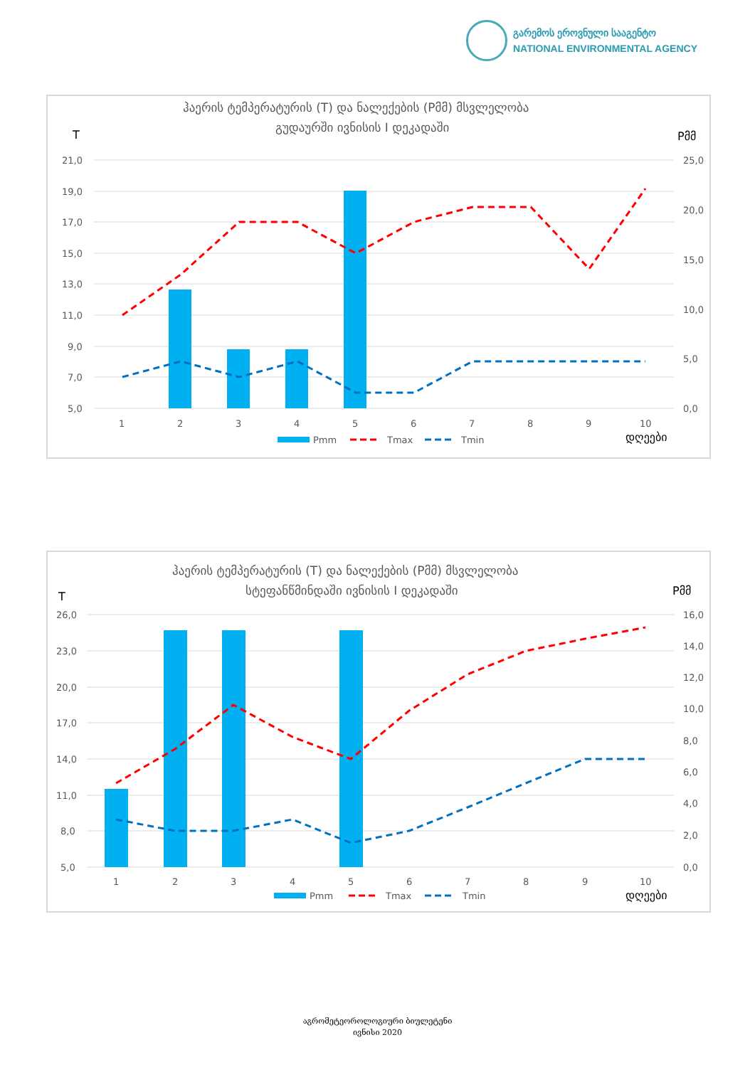გარემოს ეროვნული სააგენტო
NATIONAL ENVIRONMENTAL AGENCY
ჰაერის ტემპერატურის (T) და ნალექების (Pმმ) მსვლელობა
გუდაურში ივნისის I დეკადაში
T
Pმმ
21,0
19,0
17,0
15,0
13,0
11,0
9,0
7,0
5,0
25,0
20,0
15,0
10,0
5,0
0,0
1
2
3
4
5
6
7
8
9
10
Pmm
Tmax
Tmin
დღეები
ჰაერის ტემპერატურის (T) და ნალექების (Pმმ) მსვლელობა
სტეფანწმინდაში ივნისის I დეკადაში
T
Pმმ
26,0
23,0
20,0
17,0
14,0
11,0
8,0
5,0
16,0
14,0
12,0
10,0
8,0
6,0
4,0
2,0
0,0
1
2
3
4
5
6
7
8
9
10
Pmm
Tmax
Tmin
დღეები
აგრომეტეოროლოგიური ბიულეტენი
ივნისი 2020